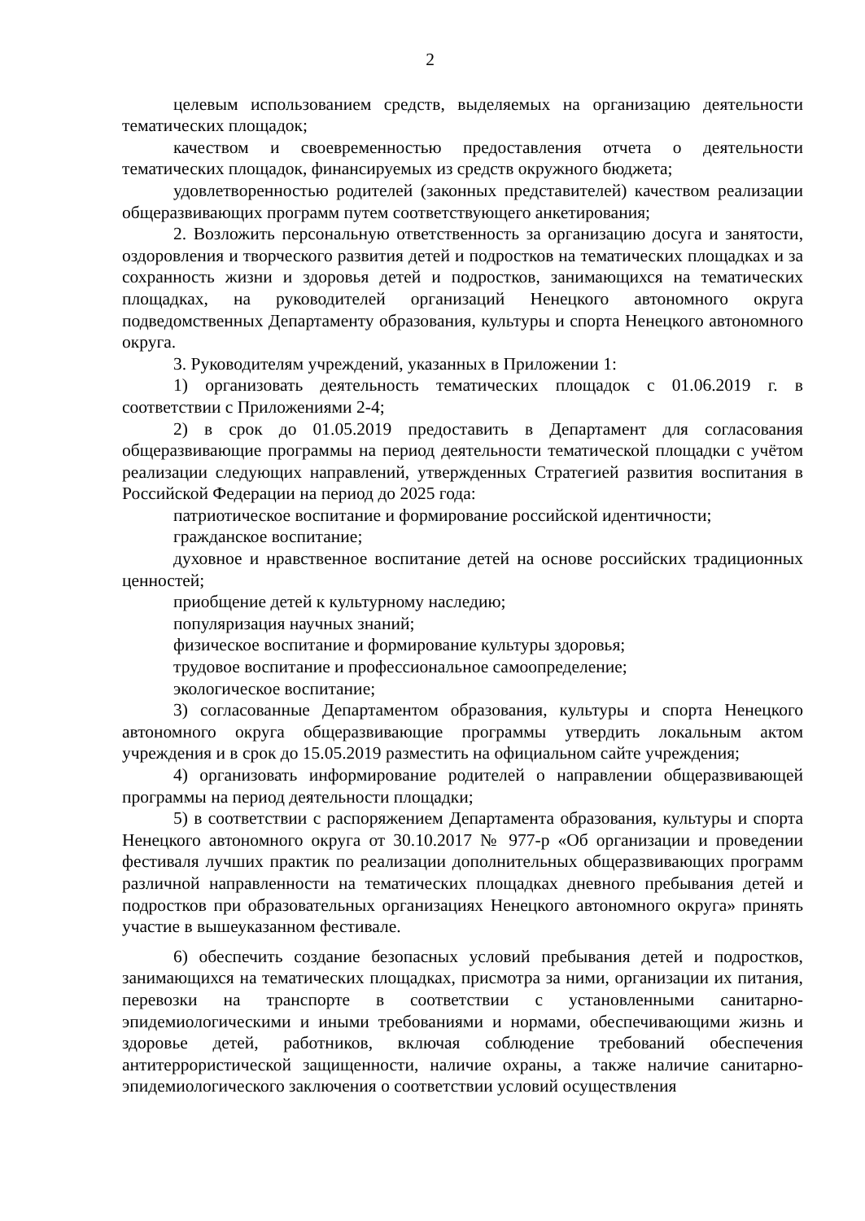2
целевым использованием средств, выделяемых на организацию деятельности тематических площадок;
качеством и своевременностью предоставления отчета о деятельности тематических площадок, финансируемых из средств окружного бюджета;
удовлетворенностью родителей (законных представителей) качеством реализации общеразвивающих программ путем соответствующего анкетирования;
2. Возложить персональную ответственность за организацию досуга и занятости, оздоровления и творческого развития детей и подростков на тематических площадках и за сохранность жизни и здоровья детей и подростков, занимающихся на тематических площадках, на руководителей организаций Ненецкого автономного округа подведомственных Департаменту образования, культуры и спорта Ненецкого автономного округа.
3. Руководителям учреждений, указанных в Приложении 1:
1) организовать деятельность тематических площадок с 01.06.2019 г. в соответствии с Приложениями 2-4;
2) в срок до 01.05.2019 предоставить в Департамент для согласования общеразвивающие программы на период деятельности тематической площадки с учётом реализации следующих направлений, утвержденных Стратегией развития воспитания в Российской Федерации на период до 2025 года:
патриотическое воспитание и формирование российской идентичности;
гражданское воспитание;
духовное и нравственное воспитание детей на основе российских традиционных ценностей;
приобщение детей к культурному наследию;
популяризация научных знаний;
физическое воспитание и формирование культуры здоровья;
трудовое воспитание и профессиональное самоопределение;
экологическое воспитание;
3) согласованные Департаментом образования, культуры и спорта Ненецкого автономного округа общеразвивающие программы утвердить локальным актом учреждения и в срок до 15.05.2019 разместить на официальном сайте учреждения;
4) организовать информирование родителей о направлении общеразвивающей программы на период деятельности площадки;
5) в соответствии с распоряжением Департамента образования, культуры и спорта Ненецкого автономного округа от 30.10.2017 № 977-р «Об организации и проведении фестиваля лучших практик по реализации дополнительных общеразвивающих программ различной направленности на тематических площадках дневного пребывания детей и подростков при образовательных организациях Ненецкого автономного округа» принять участие в вышеуказанном фестивале.
6) обеспечить создание безопасных условий пребывания детей и подростков, занимающихся на тематических площадках, присмотра за ними, организации их питания, перевозки на транспорте в соответствии с установленными санитарно-эпидемиологическими и иными требованиями и нормами, обеспечивающими жизнь и здоровье детей, работников, включая соблюдение требований обеспечения антитеррористической защищенности, наличие охраны, а также наличие санитарно-эпидемиологического заключения о соответствии условий осуществления